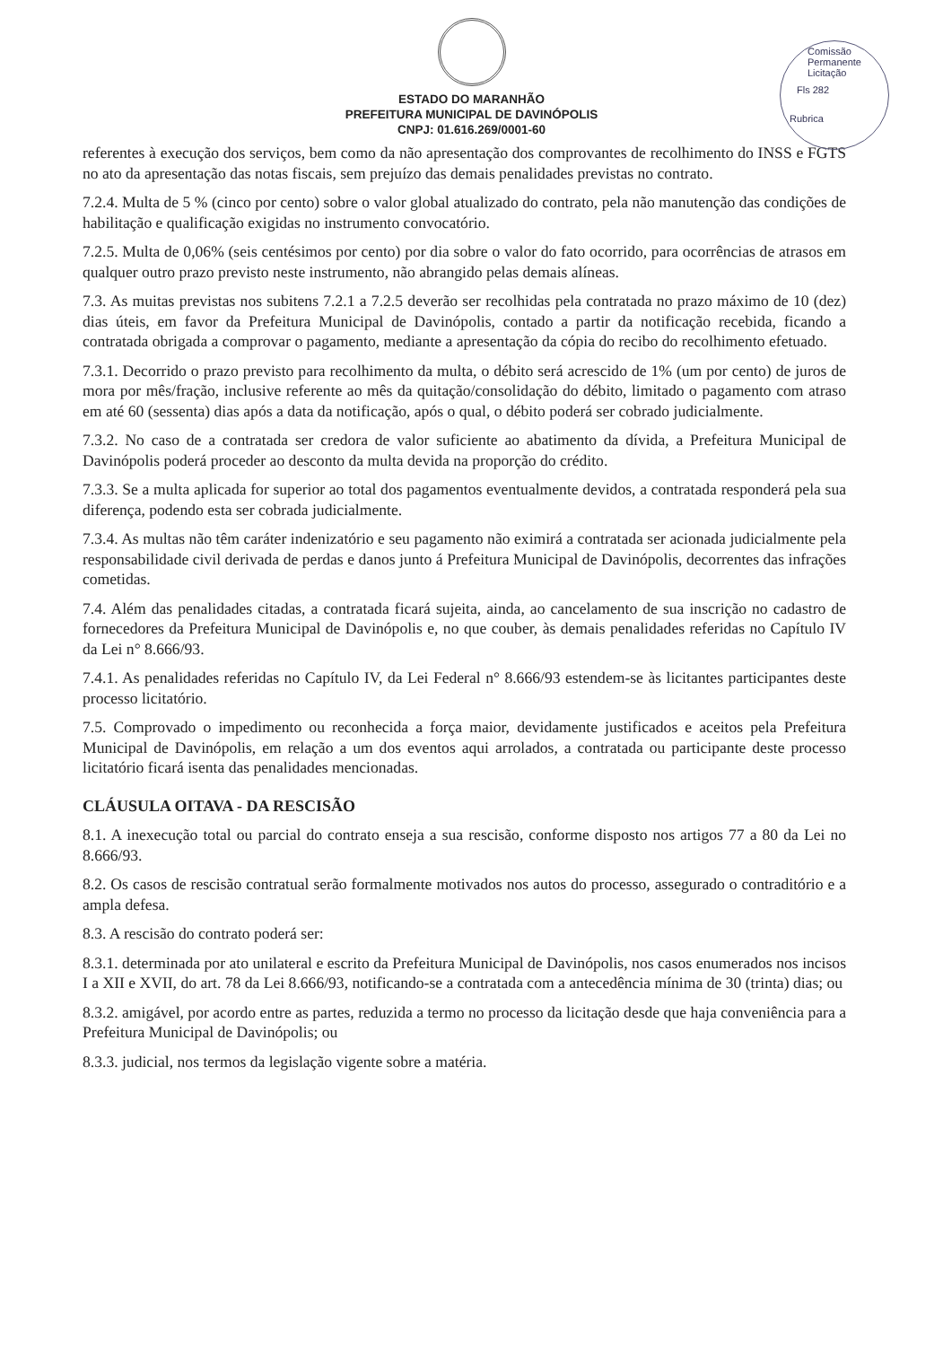Comissão Permanente Licitação
Fls 282
Rubrica
ESTADO DO MARANHÃO
PREFEITURA MUNICIPAL DE DAVINÓPOLIS
CNPJ: 01.616.269/0001-60
referentes à execução dos serviços, bem como da não apresentação dos comprovantes de recolhimento do INSS e FGTS no ato da apresentação das notas fiscais, sem prejuízo das demais penalidades previstas no contrato.
7.2.4. Multa de 5 % (cinco por cento) sobre o valor global atualizado do contrato, pela não manutenção das condições de habilitação e qualificação exigidas no instrumento convocatório.
7.2.5. Multa de 0,06% (seis centésimos por cento) por dia sobre o valor do fato ocorrido, para ocorrências de atrasos em qualquer outro prazo previsto neste instrumento, não abrangido pelas demais alíneas.
7.3. As muitas previstas nos subitens 7.2.1 a 7.2.5 deverão ser recolhidas pela contratada no prazo máximo de 10 (dez) dias úteis, em favor da Prefeitura Municipal de Davinópolis, contado a partir da notificação recebida, ficando a contratada obrigada a comprovar o pagamento, mediante a apresentação da cópia do recibo do recolhimento efetuado.
7.3.1. Decorrido o prazo previsto para recolhimento da multa, o débito será acrescido de 1% (um por cento) de juros de mora por mês/fração, inclusive referente ao mês da quitação/consolidação do débito, limitado o pagamento com atraso em até 60 (sessenta) dias após a data da notificação, após o qual, o débito poderá ser cobrado judicialmente.
7.3.2. No caso de a contratada ser credora de valor suficiente ao abatimento da dívida, a Prefeitura Municipal de Davinópolis poderá proceder ao desconto da multa devida na proporção do crédito.
7.3.3. Se a multa aplicada for superior ao total dos pagamentos eventualmente devidos, a contratada responderá pela sua diferença, podendo esta ser cobrada judicialmente.
7.3.4. As multas não têm caráter indenizatório e seu pagamento não eximirá a contratada ser acionada judicialmente pela responsabilidade civil derivada de perdas e danos junto á Prefeitura Municipal de Davinópolis, decorrentes das infrações cometidas.
7.4. Além das penalidades citadas, a contratada ficará sujeita, ainda, ao cancelamento de sua inscrição no cadastro de fornecedores da Prefeitura Municipal de Davinópolis e, no que couber, às demais penalidades referidas no Capítulo IV da Lei n° 8.666/93.
7.4.1. As penalidades referidas no Capítulo IV, da Lei Federal n° 8.666/93 estendem-se às licitantes participantes deste processo licitatório.
7.5. Comprovado o impedimento ou reconhecida a força maior, devidamente justificados e aceitos pela Prefeitura Municipal de Davinópolis, em relação a um dos eventos aqui arrolados, a contratada ou participante deste processo licitatório ficará isenta das penalidades mencionadas.
CLÁUSULA OITAVA - DA RESCISÃO
8.1. A inexecução total ou parcial do contrato enseja a sua rescisão, conforme disposto nos artigos 77 a 80 da Lei no 8.666/93.
8.2. Os casos de rescisão contratual serão formalmente motivados nos autos do processo, assegurado o contraditório e a ampla defesa.
8.3. A rescisão do contrato poderá ser:
8.3.1. determinada por ato unilateral e escrito da Prefeitura Municipal de Davinópolis, nos casos enumerados nos incisos I a XII e XVII, do art. 78 da Lei 8.666/93, notificando-se a contratada com a antecedência mínima de 30 (trinta) dias; ou
8.3.2. amigável, por acordo entre as partes, reduzida a termo no processo da licitação desde que haja conveniência para a Prefeitura Municipal de Davinópolis; ou
8.3.3. judicial, nos termos da legislação vigente sobre a matéria.